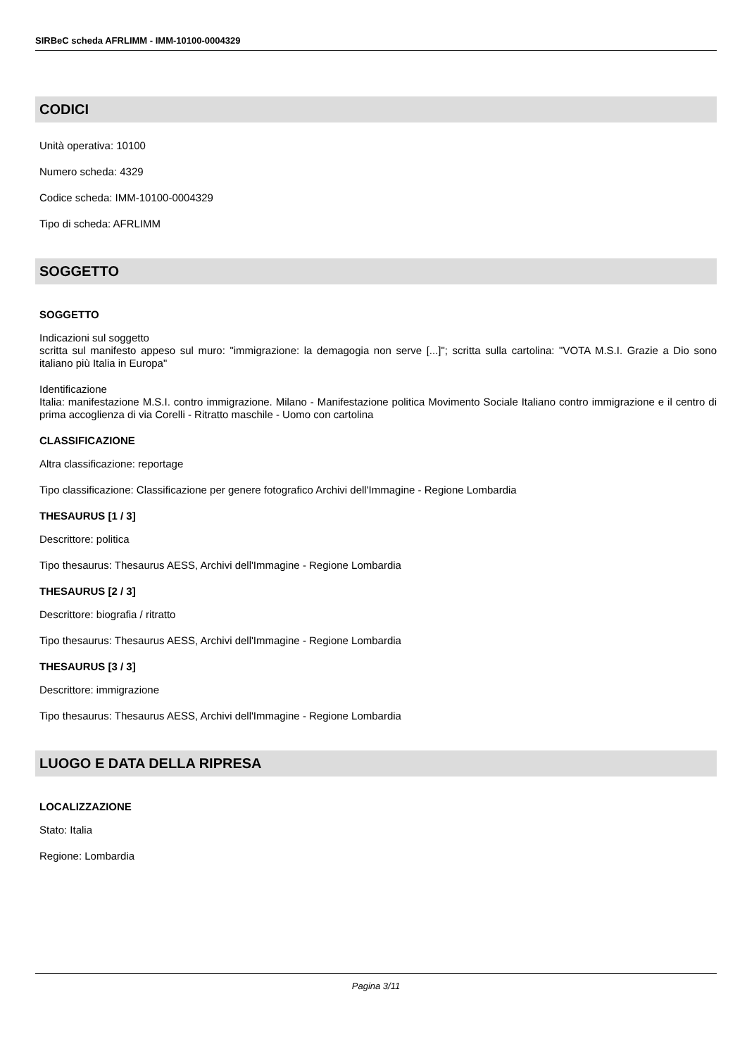SIRBeC scheda AFRLIMM - IMM-10100-0004329
CODICI
Unità operativa: 10100
Numero scheda: 4329
Codice scheda: IMM-10100-0004329
Tipo di scheda: AFRLIMM
SOGGETTO
SOGGETTO
Indicazioni sul soggetto
scritta sul manifesto appeso sul muro: "immigrazione: la demagogia non serve [...]"; scritta sulla cartolina: "VOTA M.S.I. Grazie a Dio sono italiano più Italia in Europa"
Identificazione
Italia: manifestazione M.S.I. contro immigrazione. Milano - Manifestazione politica Movimento Sociale Italiano contro immigrazione e il centro di prima accoglienza di via Corelli - Ritratto maschile - Uomo con cartolina
CLASSIFICAZIONE
Altra classificazione: reportage
Tipo classificazione: Classificazione per genere fotografico Archivi dell'Immagine - Regione Lombardia
THESAURUS [1 / 3]
Descrittore: politica
Tipo thesaurus: Thesaurus AESS, Archivi dell'Immagine - Regione Lombardia
THESAURUS [2 / 3]
Descrittore: biografia / ritratto
Tipo thesaurus: Thesaurus AESS, Archivi dell'Immagine - Regione Lombardia
THESAURUS [3 / 3]
Descrittore: immigrazione
Tipo thesaurus: Thesaurus AESS, Archivi dell'Immagine - Regione Lombardia
LUOGO E DATA DELLA RIPRESA
LOCALIZZAZIONE
Stato: Italia
Regione: Lombardia
Pagina 3/11